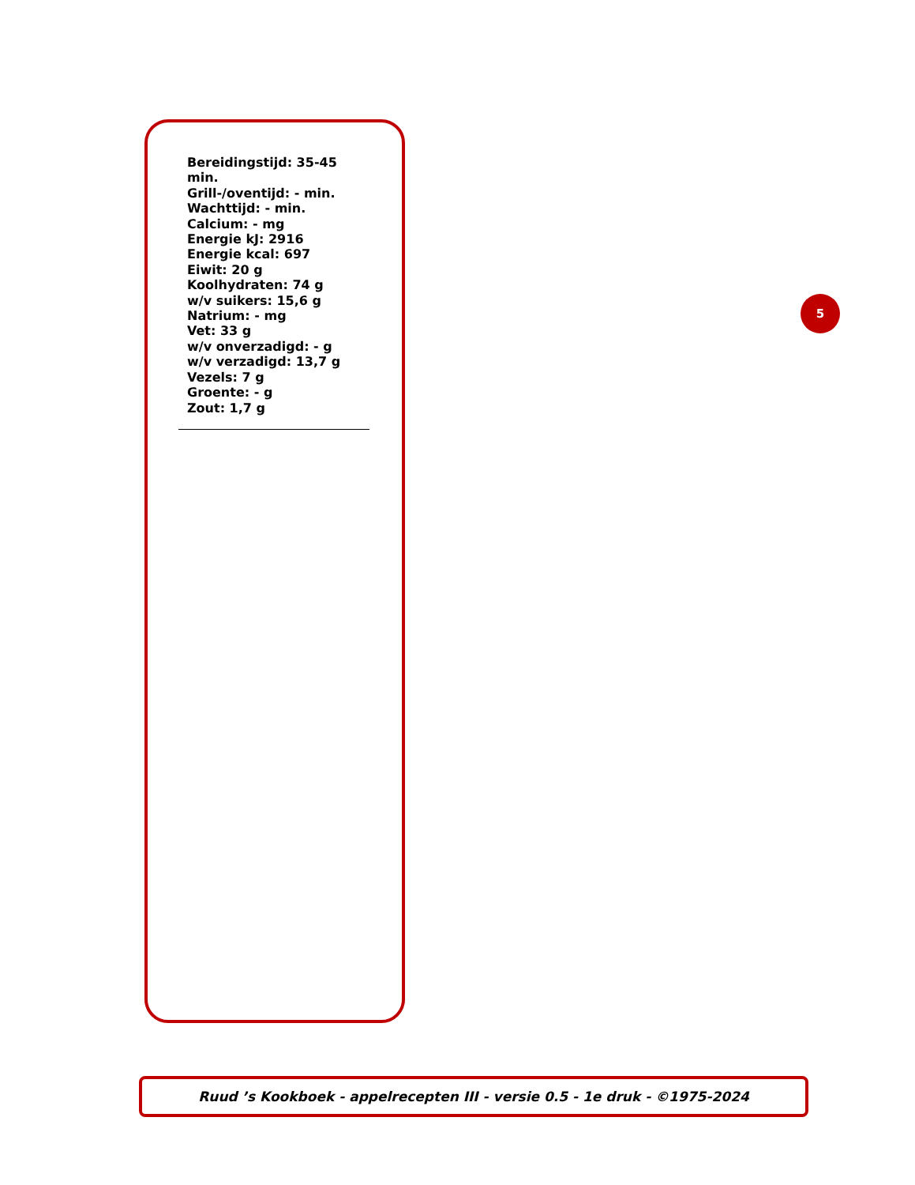Bereidingstijd: 35-45 min.
Grill-/oventijd: - min.
Wachttijd: - min.
Calcium: - mg
Energie kJ: 2916
Energie kcal: 697
Eiwit: 20 g
Koolhydraten: 74 g
w/v suikers: 15,6 g
Natrium: - mg
Vet: 33 g
w/v onverzadigd: - g
w/v verzadigd: 13,7 g
Vezels: 7 g
Groente: - g
Zout: 1,7 g
5
Ruud ’s Kookboek - appelrecepten III - versie 0.5 - 1e druk - ©1975-2024